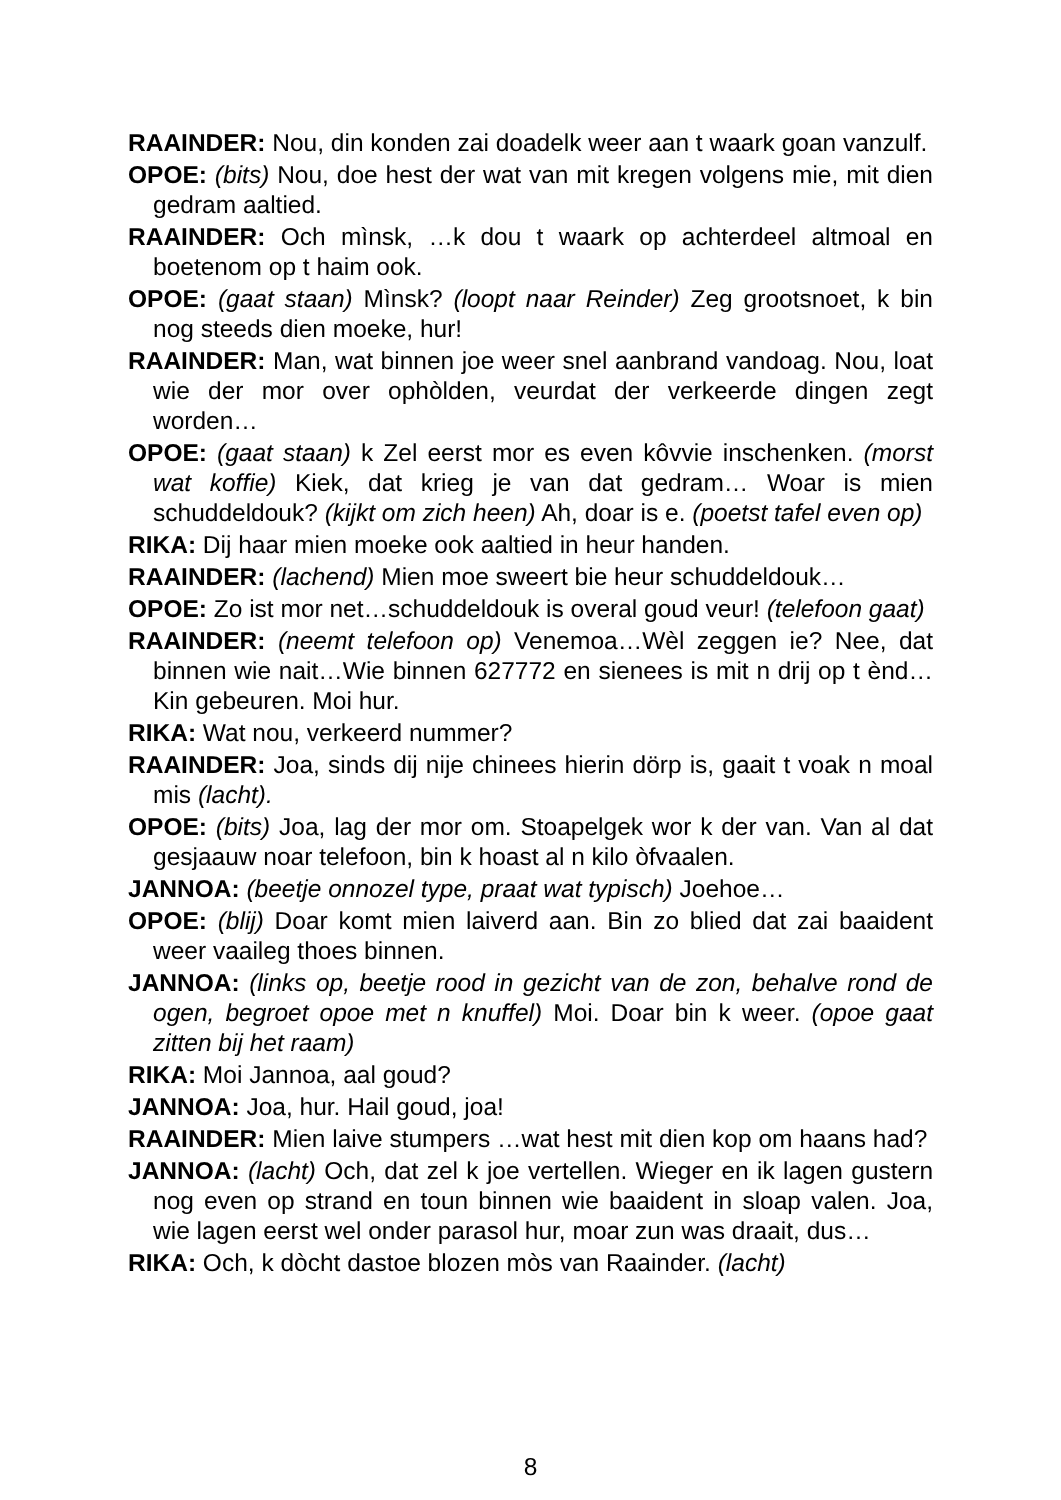RAAINDER: Nou, din konden zai doadelk weer aan t waark goan vanzulf.
OPOE: (bits) Nou, doe hest der wat van mit kregen volgens mie, mit dien gedram aaltied.
RAAINDER: Och mìnsk, …k dou t waark op achterdeel altmoal en boetenom op t haim ook.
OPOE: (gaat staan) Mìnsk? (loopt naar Reinder) Zeg grootsnoet, k bin nog steeds dien moeke, hur!
RAAINDER: Man, wat binnen joe weer snel aanbrand vandoag. Nou, loat wie der mor over ophòlden, veurdat der verkeerde dingen zegt worden…
OPOE: (gaat staan) k Zel eerst mor es even kôvvie inschenken. (morst wat koffie) Kiek, dat krieg je van dat gedram… Woar is mien schuddeldouk? (kijkt om zich heen) Ah, doar is e. (poetst tafel even op)
RIKA: Dij haar mien moeke ook aaltied in heur handen.
RAAINDER: (lachend) Mien moe sweert bie heur schuddeldouk…
OPOE: Zo ist mor net…schuddeldouk is overal goud veur! (telefoon gaat)
RAAINDER: (neemt telefoon op) Venemoa…Wèl zeggen ie? Nee, dat binnen wie nait…Wie binnen 627772 en sienees is mit n drij op t ènd… Kin gebeuren. Moi hur.
RIKA: Wat nou, verkeerd nummer?
RAAINDER: Joa, sinds dij nije chinees hierin dörp is, gaait t voak n moal mis (lacht).
OPOE: (bits) Joa, lag der mor om. Stoapelgek wor k der van. Van al dat gesjaauw noar telefoon, bin k hoast al n kilo òfvaalen.
JANNOA: (beetje onnozel type, praat wat typisch) Joehoe…
OPOE: (blij) Doar komt mien laiverd aan. Bin zo blied dat zai baaident weer vaaileg thoes binnen.
JANNOA: (links op, beetje rood in gezicht van de zon, behalve rond de ogen, begroet opoe met n knuffel) Moi. Doar bin k weer. (opoe gaat zitten bij het raam)
RIKA: Moi Jannoa, aal goud?
JANNOA: Joa, hur. Hail goud, joa!
RAAINDER: Mien laive stumpers …wat hest mit dien kop om haans had?
JANNOA: (lacht) Och, dat zel k joe vertellen. Wieger en ik lagen gustern nog even op strand en toun binnen wie baaident in sloap valen. Joa, wie lagen eerst wel onder parasol hur, moar zun was draait, dus…
RIKA: Och, k dòcht dastoe blozen mòs van Raainder. (lacht)
8